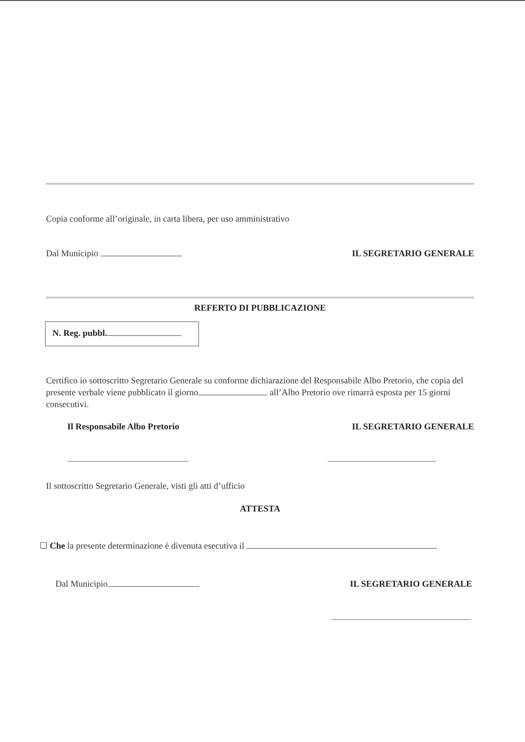Copia conforme all’originale, in carta libera, per uso amministrativo
Dal Municipio IL SEGRETARIO GENERALE
REFERTO DI PUBBLICAZIONE
N. Reg. pubbl.
Certifico io sottoscritto Segretario Generale su conforme dichiarazione del Responsabile Albo Pretorio, che copia del presente verbale viene pubblicato il giorno all’Albo Pretorio ove rimarrà esposta per 15 giorni consecutivi.
Il Responsabile Albo Pretorio IL SEGRETARIO GENERALE
Il sottoscritto Segretario Generale, visti gli atti d’ufficio
ATTESTA
☐ Che la presente determinazione è divenuta esecutiva il
Dal Municipio IL SEGRETARIO GENERALE